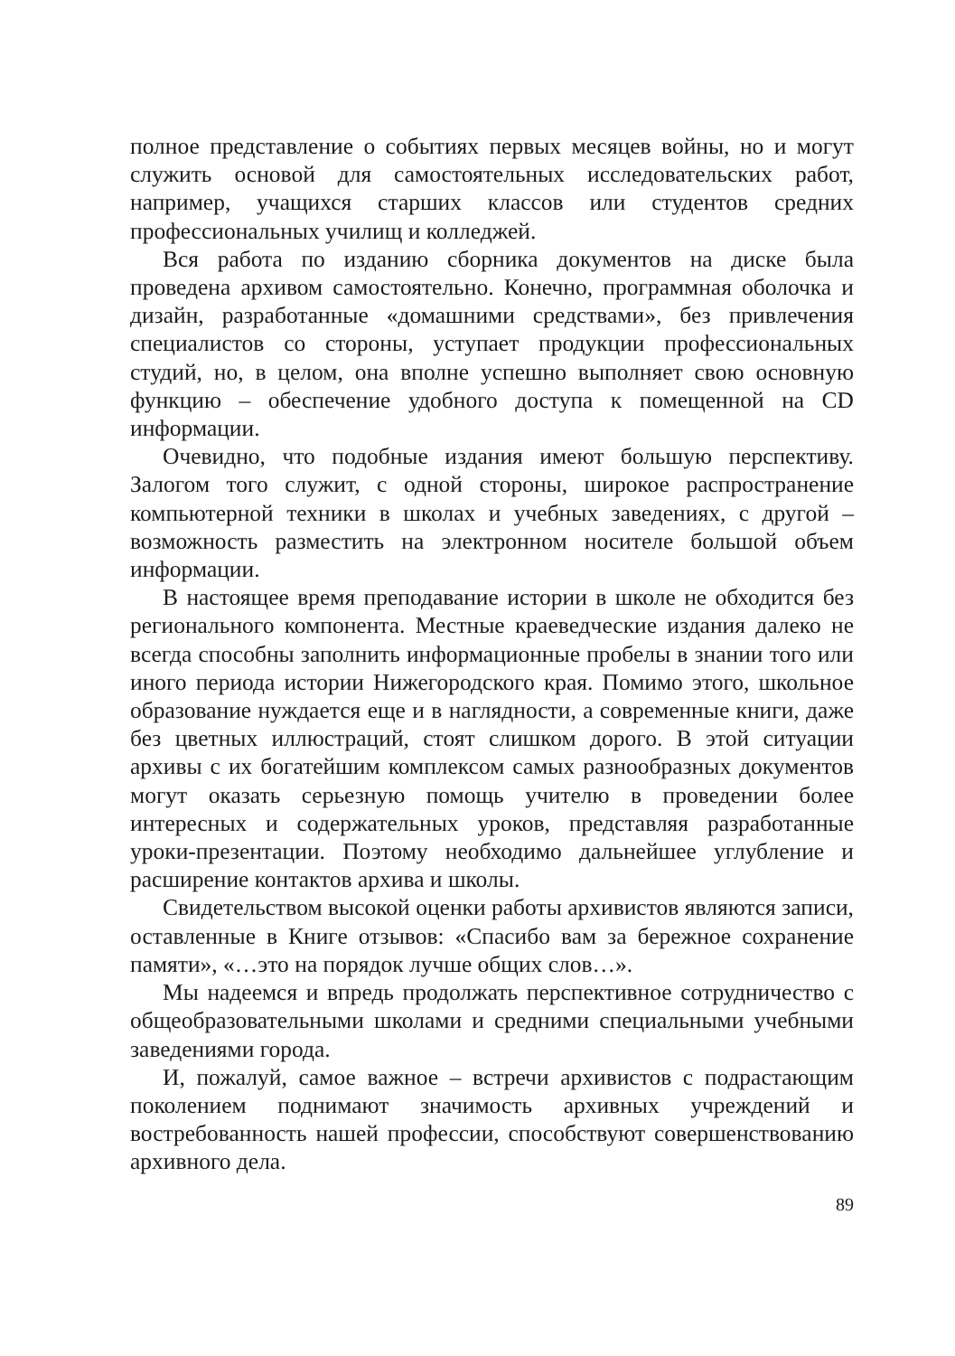полное представление о событиях первых месяцев войны, но и могут служить основой для самостоятельных исследовательских работ, например, учащихся старших классов или студентов средних профессиональных училищ и колледжей.
Вся работа по изданию сборника документов на диске была проведена архивом самостоятельно. Конечно, программная оболочка и дизайн, разработанные «домашними средствами», без привлечения специалистов со стороны, уступает продукции профессиональных студий, но, в целом, она вполне успешно выполняет свою основную функцию – обеспечение удобного доступа к помещенной на CD информации.
Очевидно, что подобные издания имеют большую перспективу. Залогом того служит, с одной стороны, широкое распространение компьютерной техники в школах и учебных заведениях, с другой – возможность разместить на электронном носителе большой объем информации.
В настоящее время преподавание истории в школе не обходится без регионального компонента. Местные краеведческие издания далеко не всегда способны заполнить информационные пробелы в знании того или иного периода истории Нижегородского края. Помимо этого, школьное образование нуждается еще и в наглядности, а современные книги, даже без цветных иллюстраций, стоят слишком дорого. В этой ситуации архивы с их богатейшим комплексом самых разнообразных документов могут оказать серьезную помощь учителю в проведении более интересных и содержательных уроков, представляя разработанные уроки-презентации. Поэтому необходимо дальнейшее углубление и расширение контактов архива и школы.
Свидетельством высокой оценки работы архивистов являются записи, оставленные в Книге отзывов: «Спасибо вам за бережное сохранение памяти», «…это на порядок лучше общих слов…».
Мы надеемся и впредь продолжать перспективное сотрудничество с общеобразовательными школами и средними специальными учебными заведениями города.
И, пожалуй, самое важное – встречи архивистов с подрастающим поколением поднимают значимость архивных учреждений и востребованность нашей профессии, способствуют совершенствованию архивного дела.
89